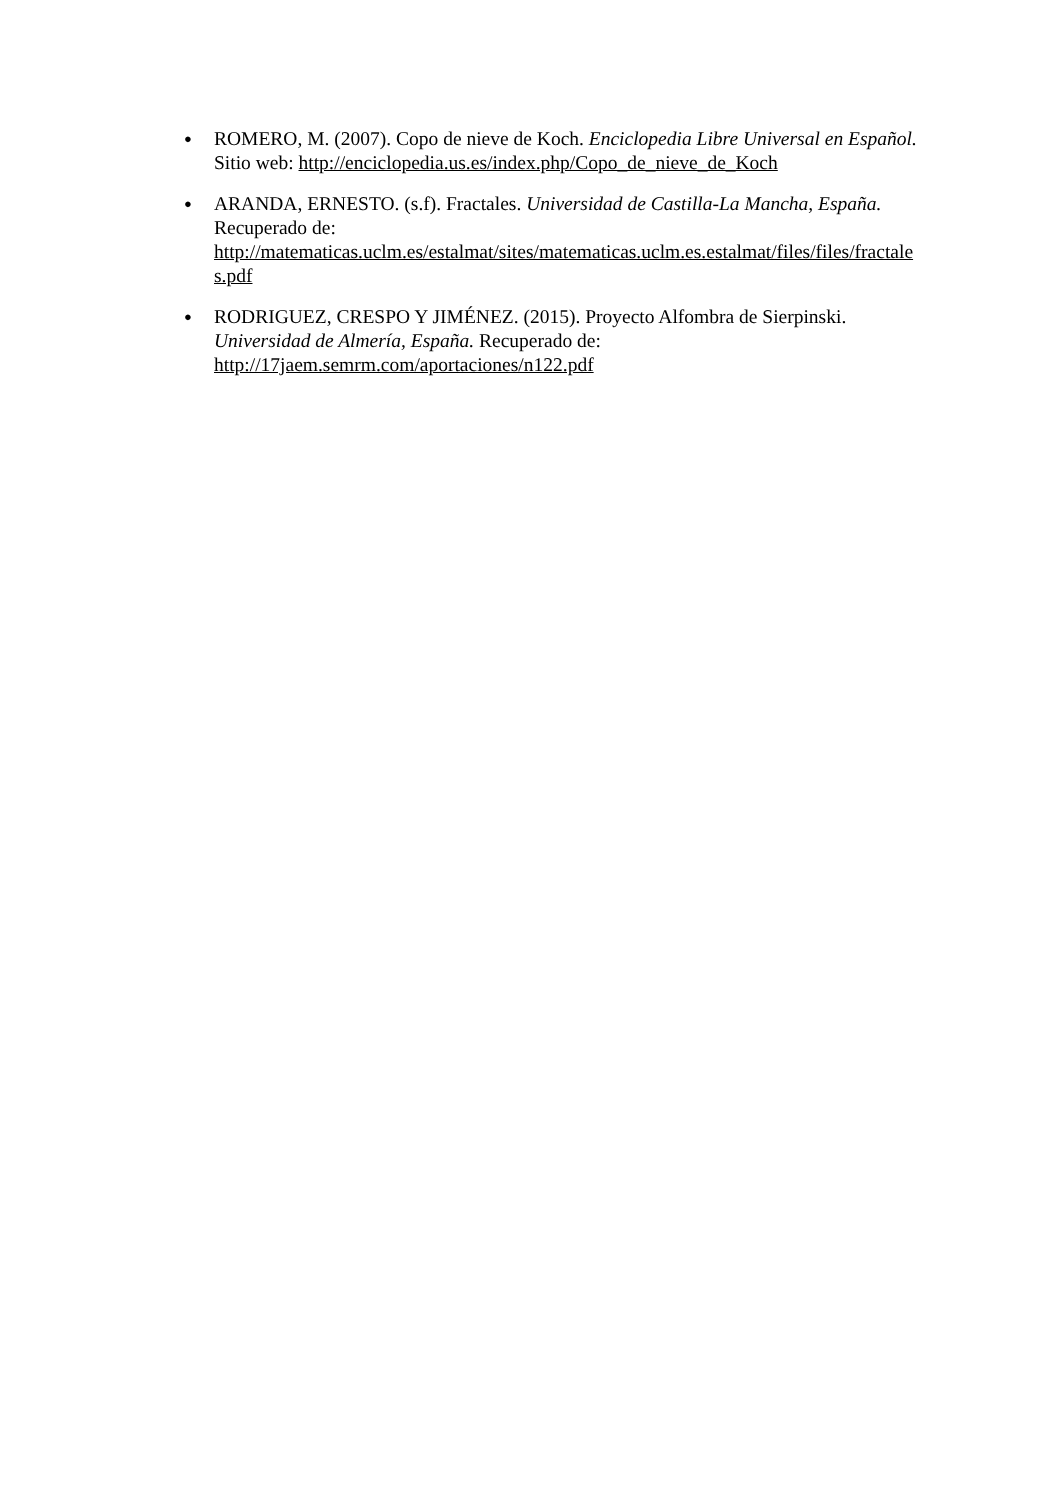●
ROMERO, M. (2007). Copo de nieve de Koch. Enciclopedia Libre Universal en Español. Sitio web: http://enciclopedia.us.es/index.php/Copo_de_nieve_de_Koch
●
ARANDA, ERNESTO. (s.f). Fractales. Universidad de Castilla-La Mancha, España. Recuperado de:
http://matematicas.uclm.es/estalmat/sites/matematicas.uclm.es.estalmat/files/files/fractales.pdf
●
RODRIGUEZ, CRESPO Y JIMÉNEZ. (2015). Proyecto Alfombra de Sierpinski. Universidad de Almería, España. Recuperado de:
http://17jaem.semrm.com/aportaciones/n122.pdf